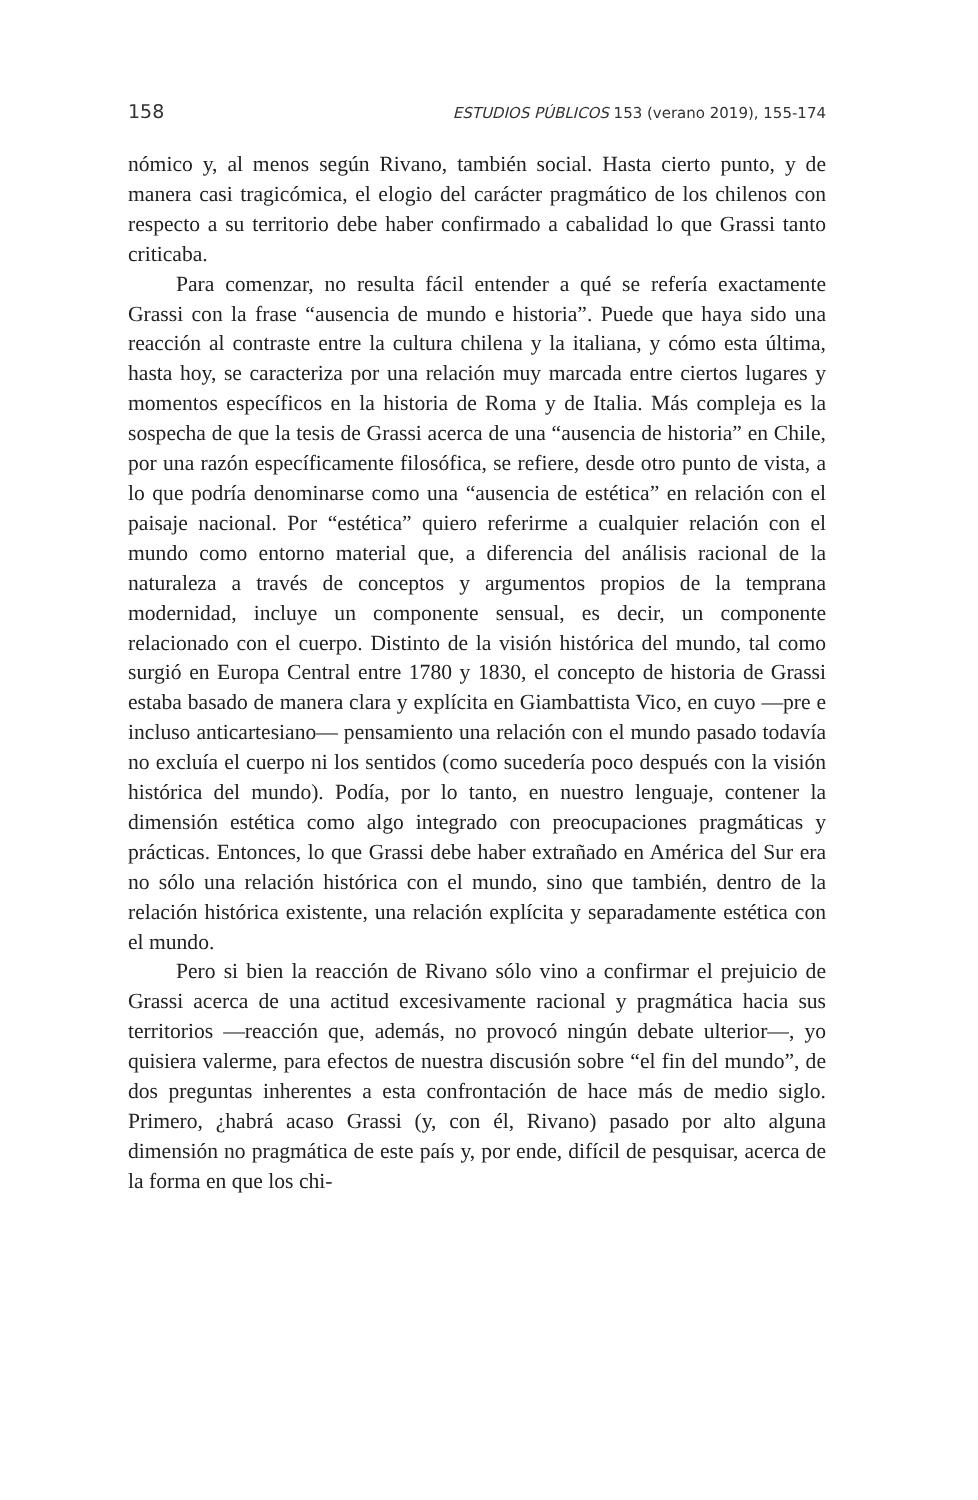158 ESTUDIOS PÚBLICOS 153 (verano 2019), 155-174
nómico y, al menos según Rivano, también social. Hasta cierto punto, y de manera casi tragicómica, el elogio del carácter pragmático de los chilenos con respecto a su territorio debe haber confirmado a cabalidad lo que Grassi tanto criticaba.
Para comenzar, no resulta fácil entender a qué se refería exactamente Grassi con la frase “ausencia de mundo e historia”. Puede que haya sido una reacción al contraste entre la cultura chilena y la italiana, y cómo esta última, hasta hoy, se caracteriza por una relación muy marcada entre ciertos lugares y momentos específicos en la historia de Roma y de Italia. Más compleja es la sospecha de que la tesis de Grassi acerca de una “ausencia de historia” en Chile, por una razón específicamente filosófica, se refiere, desde otro punto de vista, a lo que podría denominarse como una “ausencia de estética” en relación con el paisaje nacional. Por “estética” quiero referirme a cualquier relación con el mundo como entorno material que, a diferencia del análisis racional de la naturaleza a través de conceptos y argumentos propios de la temprana modernidad, incluye un componente sensual, es decir, un componente relacionado con el cuerpo. Distinto de la visión histórica del mundo, tal como surgió en Europa Central entre 1780 y 1830, el concepto de historia de Grassi estaba basado de manera clara y explícita en Giambattista Vico, en cuyo —pre e incluso anticartesiano— pensamiento una relación con el mundo pasado todavía no excluía el cuerpo ni los sentidos (como sucedería poco después con la visión histórica del mundo). Podía, por lo tanto, en nuestro lenguaje, contener la dimensión estética como algo integrado con preocupaciones pragmáticas y prácticas. Entonces, lo que Grassi debe haber extrañado en América del Sur era no sólo una relación histórica con el mundo, sino que también, dentro de la relación histórica existente, una relación explícita y separadamente estética con el mundo.
Pero si bien la reacción de Rivano sólo vino a confirmar el prejuicio de Grassi acerca de una actitud excesivamente racional y pragmática hacia sus territorios —reacción que, además, no provocó ningún debate ulterior—, yo quisiera valerme, para efectos de nuestra discusión sobre “el fin del mundo”, de dos preguntas inherentes a esta confrontación de hace más de medio siglo. Primero, ¿habrá acaso Grassi (y, con él, Rivano) pasado por alto alguna dimensión no pragmática de este país y, por ende, difícil de pesquisar, acerca de la forma en que los chi-